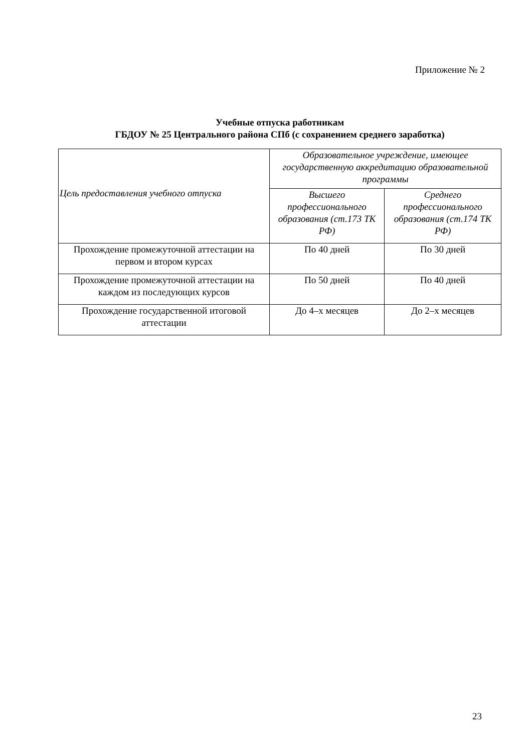Приложение № 2
Учебные отпуска работникам
ГБДОУ № 25 Центрального района СПб (с сохранением среднего заработка)
| Цель предоставления учебного отпуска | Образовательное учреждение, имеющее государственную аккредитацию образовательной программы | |
| --- | --- | --- |
| | Высшего профессионального образования (ст.173 ТК РФ) | Среднего профессионального образования (ст.174 ТК РФ) |
| Прохождение промежуточной аттестации на первом и втором курсах | По 40 дней | По 30 дней |
| Прохождение промежуточной аттестации на каждом из последующих курсов | По 50 дней | По 40 дней |
| Прохождение государственной итоговой аттестации | До 4–х месяцев | До 2–х месяцев |
23